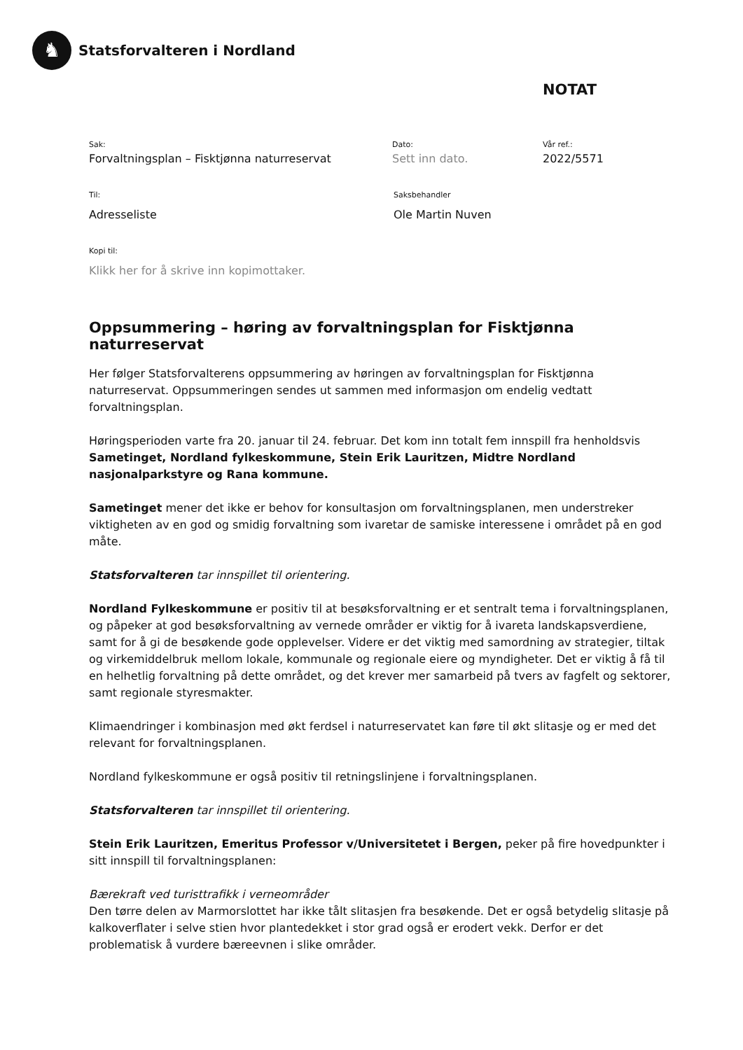♞
Statsforvalteren i Nordland
NOTAT
Sak:
Forvaltningsplan – Fisktjønna naturreservat
Dato:
Sett inn dato.
Vår ref.:
2022/5571
Til:
Adresseliste
Saksbehandler
Ole Martin Nuven
Kopi til:
Klikk her for å skrive inn kopimottaker.
Oppsummering – høring av forvaltningsplan for Fisktjønna naturreservat
Her følger Statsforvalterens oppsummering av høringen av forvaltningsplan for Fisktjønna naturreservat. Oppsummeringen sendes ut sammen med informasjon om endelig vedtatt forvaltningsplan.
Høringsperioden varte fra 20. januar til 24. februar. Det kom inn totalt fem innspill fra henholdsvis Sametinget, Nordland fylkeskommune, Stein Erik Lauritzen, Midtre Nordland nasjonalparkstyre og Rana kommune.
Sametinget mener det ikke er behov for konsultasjon om forvaltningsplanen, men understreker viktigheten av en god og smidig forvaltning som ivaretar de samiske interessene i området på en god måte.
Statsforvalteren tar innspillet til orientering.
Nordland Fylkeskommune er positiv til at besøksforvaltning er et sentralt tema i forvaltningsplanen, og påpeker at god besøksforvaltning av vernede områder er viktig for å ivareta landskapsverdiene, samt for å gi de besøkende gode opplevelser. Videre er det viktig med samordning av strategier, tiltak og virkemiddelbruk mellom lokale, kommunale og regionale eiere og myndigheter. Det er viktig å få til en helhetlig forvaltning på dette området, og det krever mer samarbeid på tvers av fagfelt og sektorer, samt regionale styresmakter.
Klimaendringer i kombinasjon med økt ferdsel i naturreservatet kan føre til økt slitasje og er med det relevant for forvaltningsplanen.
Nordland fylkeskommune er også positiv til retningslinjene i forvaltningsplanen.
Statsforvalteren tar innspillet til orientering.
Stein Erik Lauritzen, Emeritus Professor v/Universitetet i Bergen, peker på fire hovedpunkter i sitt innspill til forvaltningsplanen:
Bærekraft ved turisttrafikk i verneområder
Den tørre delen av Marmorslottet har ikke tålt slitasjen fra besøkende. Det er også betydelig slitasje på kalkoverflater i selve stien hvor plantedekket i stor grad også er erodert vekk. Derfor er det problematisk å vurdere bæreevnen i slike områder.